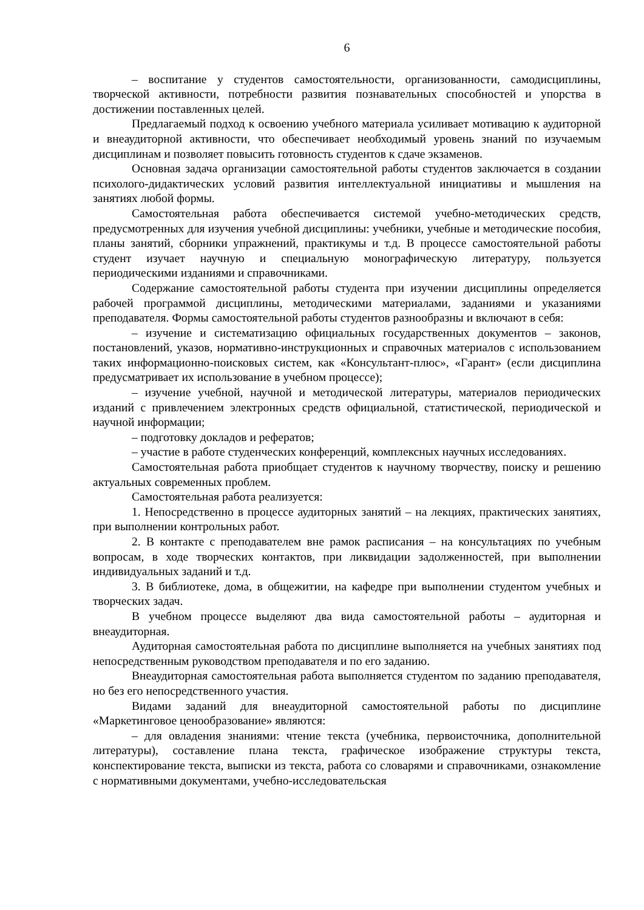6
– воспитание у студентов самостоятельности, организованности, самодисциплины, творческой активности, потребности развития познавательных способностей и упорства в достижении поставленных целей.
Предлагаемый подход к освоению учебного материала усиливает мотивацию к аудиторной и внеаудиторной активности, что обеспечивает необходимый уровень знаний по изучаемым дисциплинам и позволяет повысить готовность студентов к сдаче экзаменов.
Основная задача организации самостоятельной работы студентов заключается в создании психолого-дидактических условий развития интеллектуальной инициативы и мышления на занятиях любой формы.
Самостоятельная работа обеспечивается системой учебно-методических средств, предусмотренных для изучения учебной дисциплины: учебники, учебные и методические пособия, планы занятий, сборники упражнений, практикумы и т.д. В процессе самостоятельной работы студент изучает научную и специальную монографическую литературу, пользуется периодическими изданиями и справочниками.
Содержание самостоятельной работы студента при изучении дисциплины определяется рабочей программой дисциплины, методическими материалами, заданиями и указаниями преподавателя. Формы самостоятельной работы студентов разнообразны и включают в себя:
– изучение и систематизацию официальных государственных документов – законов, постановлений, указов, нормативно-инструкционных и справочных материалов с использованием таких информационно-поисковых систем, как «Консультант-плюс», «Гарант» (если дисциплина предусматривает их использование в учебном процессе);
– изучение учебной, научной и методической литературы, материалов периодических изданий с привлечением электронных средств официальной, статистической, периодической и научной информации;
– подготовку докладов и рефератов;
– участие в работе студенческих конференций, комплексных научных исследованиях.
Самостоятельная работа приобщает студентов к научному творчеству, поиску и решению актуальных современных проблем.
Самостоятельная работа реализуется:
1. Непосредственно в процессе аудиторных занятий – на лекциях, практических занятиях, при выполнении контрольных работ.
2. В контакте с преподавателем вне рамок расписания – на консультациях по учебным вопросам, в ходе творческих контактов, при ликвидации задолженностей, при выполнении индивидуальных заданий и т.д.
3. В библиотеке, дома, в общежитии, на кафедре при выполнении студентом учебных и творческих задач.
В учебном процессе выделяют два вида самостоятельной работы – аудиторная и внеаудиторная.
Аудиторная самостоятельная работа по дисциплине выполняется на учебных занятиях под непосредственным руководством преподавателя и по его заданию.
Внеаудиторная самостоятельная работа выполняется студентом по заданию преподавателя, но без его непосредственного участия.
Видами заданий для внеаудиторной самостоятельной работы по дисциплине «Маркетинговое ценообразование» являются:
– для овладения знаниями: чтение текста (учебника, первоисточника, дополнительной литературы), составление плана текста, графическое изображение структуры текста, конспектирование текста, выписки из текста, работа со словарями и справочниками, ознакомление с нормативными документами, учебно-исследовательская